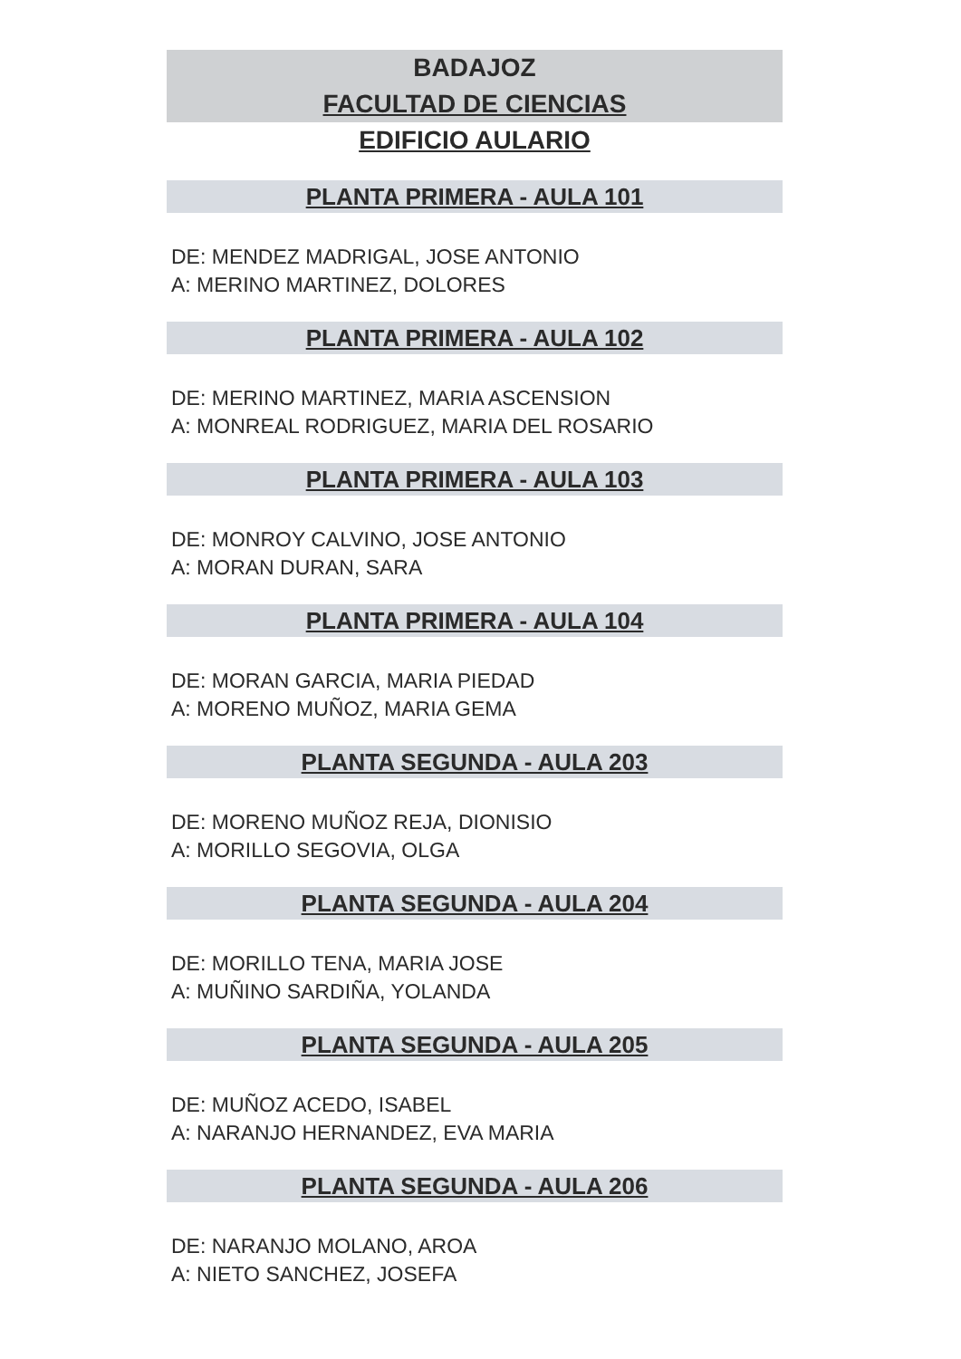BADAJOZ
FACULTAD DE CIENCIAS
EDIFICIO AULARIO
PLANTA PRIMERA - AULA 101
DE: MENDEZ MADRIGAL, JOSE ANTONIO
A: MERINO MARTINEZ, DOLORES
PLANTA PRIMERA - AULA 102
DE: MERINO MARTINEZ, MARIA ASCENSION
A: MONREAL RODRIGUEZ, MARIA DEL ROSARIO
PLANTA PRIMERA - AULA 103
DE: MONROY CALVINO, JOSE ANTONIO
A: MORAN DURAN, SARA
PLANTA PRIMERA - AULA 104
DE: MORAN GARCIA, MARIA PIEDAD
A: MORENO MUÑOZ, MARIA GEMA
PLANTA SEGUNDA - AULA 203
DE: MORENO MUÑOZ REJA, DIONISIO
A: MORILLO SEGOVIA, OLGA
PLANTA SEGUNDA - AULA 204
DE: MORILLO TENA, MARIA JOSE
A: MUÑINO SARDIÑA, YOLANDA
PLANTA SEGUNDA - AULA 205
DE: MUÑOZ ACEDO, ISABEL
A: NARANJO HERNANDEZ, EVA MARIA
PLANTA SEGUNDA - AULA 206
DE: NARANJO MOLANO, AROA
A: NIETO SANCHEZ, JOSEFA